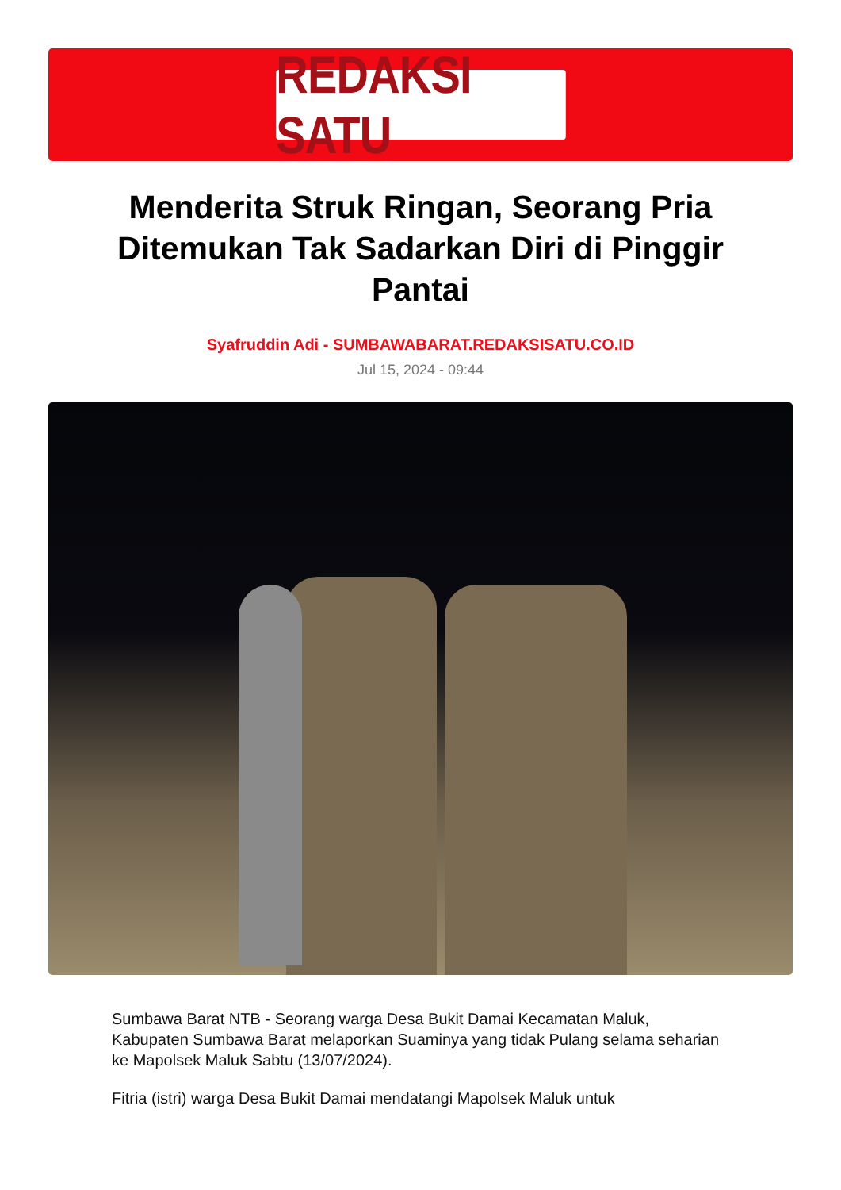REDAKSI SATU
Menderita Struk Ringan, Seorang Pria Ditemukan Tak Sadarkan Diri di Pinggir Pantai
Syafruddin Adi - SUMBAWABARAT.REDAKSISATU.CO.ID
Jul 15, 2024 - 09:44
Sumbawa Barat NTB - Seorang warga Desa Bukit Damai Kecamatan Maluk, Kabupaten Sumbawa Barat melaporkan Suaminya yang tidak Pulang selama seharian ke Mapolsek Maluk Sabtu (13/07/2024).
Fitria (istri) warga Desa Bukit Damai mendatangi Mapolsek Maluk untuk